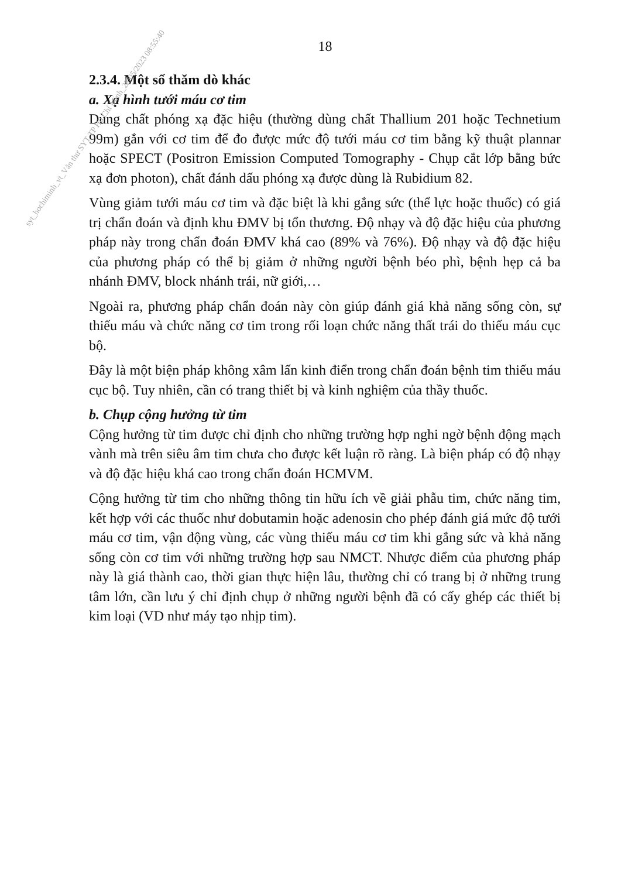18
2.3.4. Một số thăm dò khác
a. Xạ hình tưới máu cơ tim
Dùng chất phóng xạ đặc hiệu (thường dùng chất Thallium 201 hoặc Technetium 99m) gắn với cơ tim để đo được mức độ tưới máu cơ tim bằng kỹ thuật plannar hoặc SPECT (Positron Emission Computed Tomography - Chụp cắt lớp bằng bức xạ đơn photon), chất đánh dấu phóng xạ được dùng là Rubidium 82.
Vùng giảm tưới máu cơ tim và đặc biệt là khi gắng sức (thể lực hoặc thuốc) có giá trị chẩn đoán và định khu ĐMV bị tổn thương. Độ nhạy và độ đặc hiệu của phương pháp này trong chẩn đoán ĐMV khá cao (89% và 76%). Độ nhạy và độ đặc hiệu của phương pháp có thể bị giảm ở những người bệnh béo phì, bệnh hẹp cả ba nhánh ĐMV, block nhánh trái, nữ giới,…
Ngoài ra, phương pháp chẩn đoán này còn giúp đánh giá khả năng sống còn, sự thiếu máu và chức năng cơ tim trong rối loạn chức năng thất trái do thiếu máu cục bộ.
Đây là một biện pháp không xâm lấn kinh điển trong chẩn đoán bệnh tim thiếu máu cục bộ. Tuy nhiên, cần có trang thiết bị và kinh nghiệm của thầy thuốc.
b. Chụp cộng hưởng từ tim
Cộng hưởng từ tim được chỉ định cho những trường hợp nghi ngờ bệnh động mạch vành mà trên siêu âm tim chưa cho được kết luận rõ ràng. Là biện pháp có độ nhạy và độ đặc hiệu khá cao trong chẩn đoán HCMVM.
Cộng hưởng từ tim cho những thông tin hữu ích về giải phẫu tim, chức năng tim, kết hợp với các thuốc như dobutamin hoặc adenosin cho phép đánh giá mức độ tưới máu cơ tim, vận động vùng, các vùng thiếu máu cơ tim khi gắng sức và khả năng sống còn cơ tim với những trường hợp sau NMCT. Nhược điểm của phương pháp này là giá thành cao, thời gian thực hiện lâu, thường chỉ có trang bị ở những trung tâm lớn, cần lưu ý chỉ định chụp ở những người bệnh đã có cấy ghép các thiết bị kim loại (VD như máy tạo nhịp tim).
syt_hochiminh_vt_Văn thư SYT TP Hồ Chí Minh_22/05/2023 08:55:40